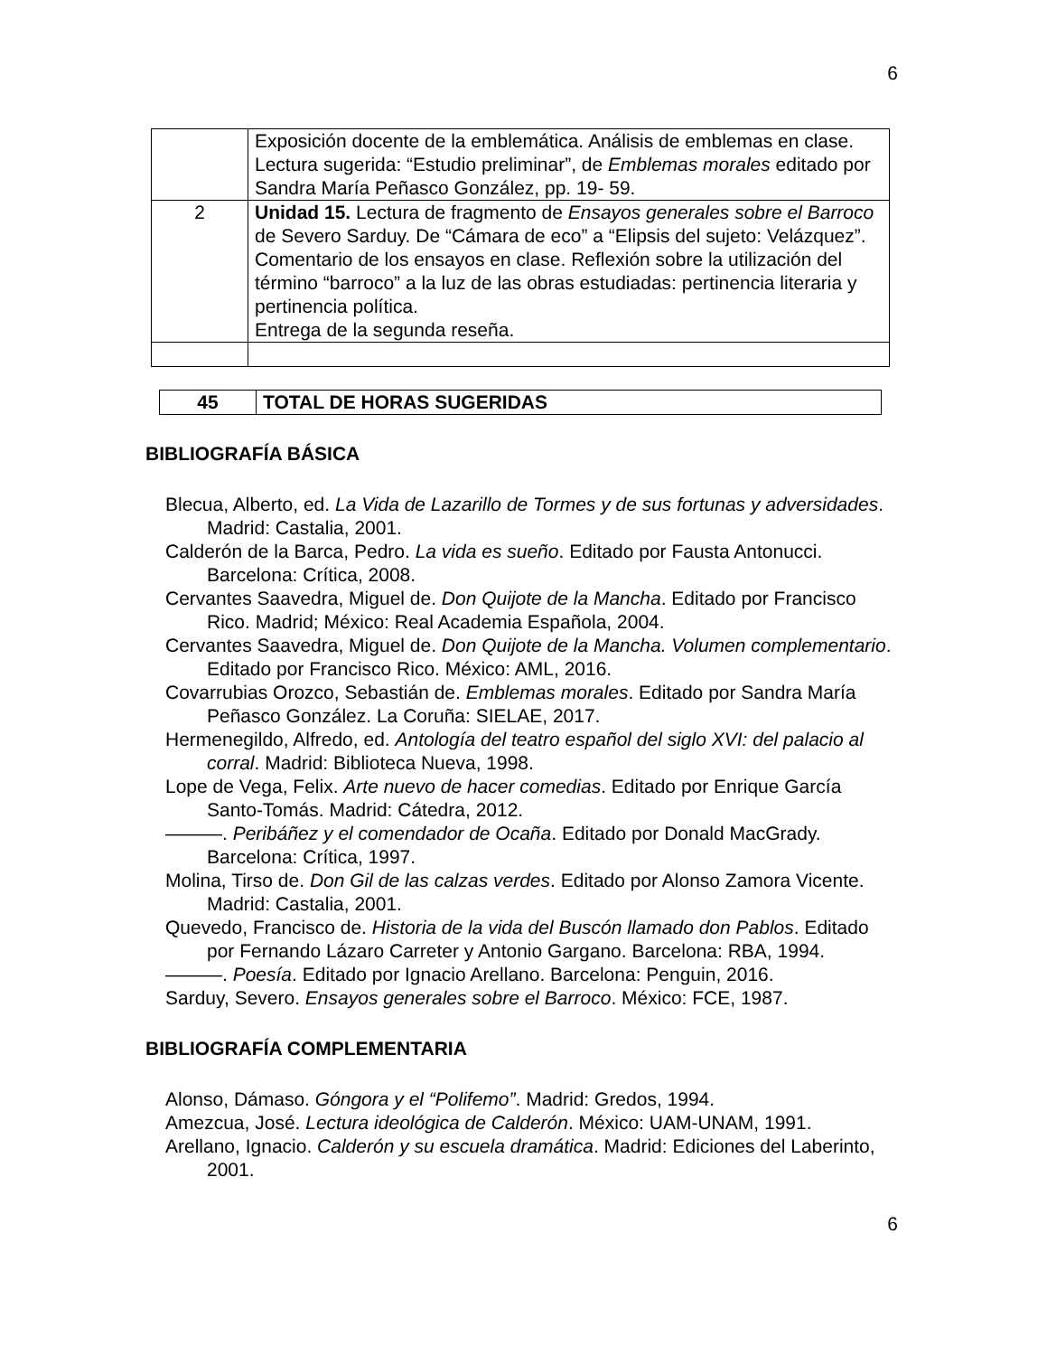6
| | Exposición docente de la emblemática. Análisis de emblemas en clase. Lectura sugerida: “Estudio preliminar”, de Emblemas morales editado por Sandra María Peñasco González, pp. 19- 59. |
| 2 | Unidad 15. Lectura de fragmento de Ensayos generales sobre el Barroco de Severo Sarduy. De “Cámara de eco” a “Elipsis del sujeto: Velázquez”. Comentario de los ensayos en clase. Reflexión sobre la utilización del término “barroco” a la luz de las obras estudiadas: pertinencia literaria y pertinencia política. Entrega de la segunda reseña. |
| 45 | TOTAL DE HORAS SUGERIDAS |
BIBLIOGRAFÍA BÁSICA
Blecua, Alberto, ed. La Vida de Lazarillo de Tormes y de sus fortunas y adversidades. Madrid: Castalia, 2001.
Calderón de la Barca, Pedro. La vida es sueño. Editado por Fausta Antonucci. Barcelona: Crítica, 2008.
Cervantes Saavedra, Miguel de. Don Quijote de la Mancha. Editado por Francisco Rico. Madrid; México: Real Academia Española, 2004.
Cervantes Saavedra, Miguel de. Don Quijote de la Mancha. Volumen complementario. Editado por Francisco Rico. México: AML, 2016.
Covarrubias Orozco, Sebastián de. Emblemas morales. Editado por Sandra María Peñasco González. La Coruña: SIELAE, 2017.
Hermenegildo, Alfredo, ed. Antología del teatro español del siglo XVI: del palacio al corral. Madrid: Biblioteca Nueva, 1998.
Lope de Vega, Felix. Arte nuevo de hacer comedias. Editado por Enrique García Santo-Tomás. Madrid: Cátedra, 2012.
———. Peribáñez y el comendador de Ocaña. Editado por Donald MacGrady. Barcelona: Crítica, 1997.
Molina, Tirso de. Don Gil de las calzas verdes. Editado por Alonso Zamora Vicente. Madrid: Castalia, 2001.
Quevedo, Francisco de. Historia de la vida del Buscón llamado don Pablos. Editado por Fernando Lázaro Carreter y Antonio Gargano. Barcelona: RBA, 1994.
———. Poesía. Editado por Ignacio Arellano. Barcelona: Penguin, 2016.
Sarduy, Severo. Ensayos generales sobre el Barroco. México: FCE, 1987.
BIBLIOGRAFÍA COMPLEMENTARIA
Alonso, Dámaso. Góngora y el “Polifemo”. Madrid: Gredos, 1994.
Amezcua, José. Lectura ideológica de Calderón. México: UAM-UNAM, 1991.
Arellano, Ignacio. Calderón y su escuela dramática. Madrid: Ediciones del Laberinto, 2001.
6